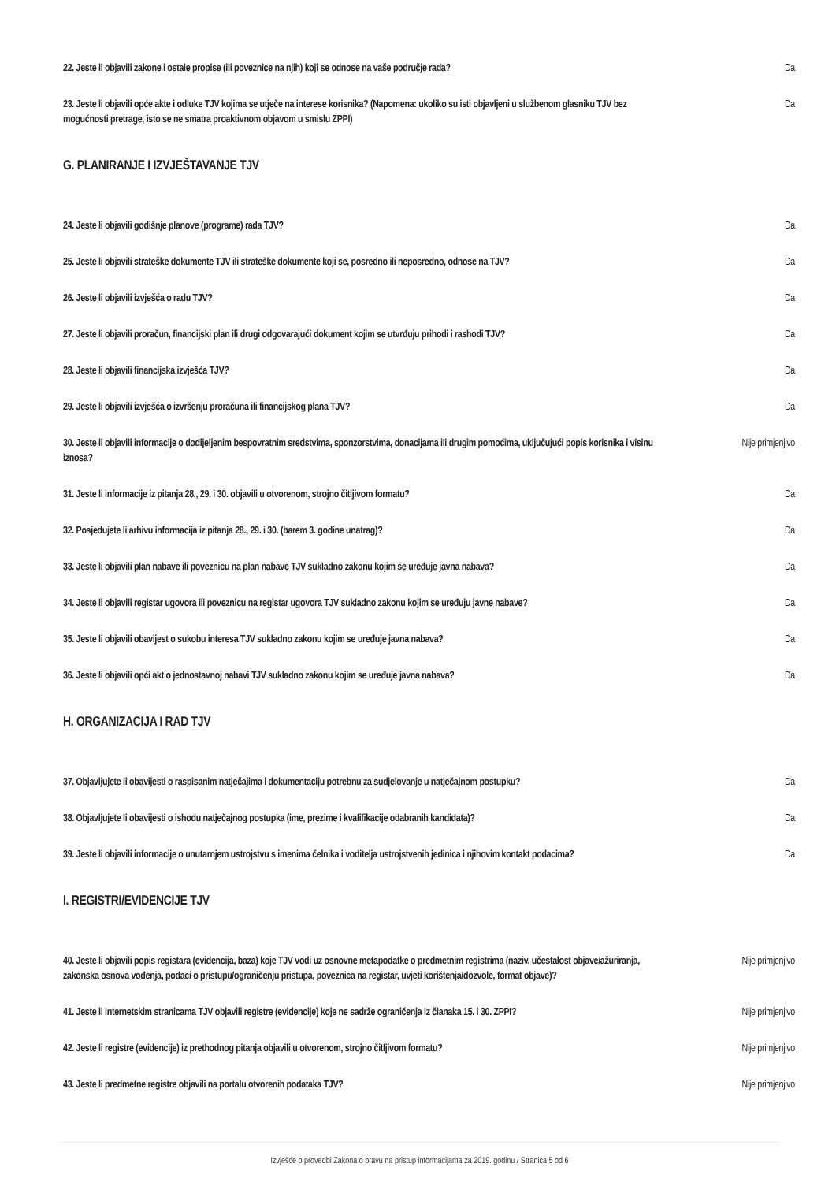22. Jeste li objavili zakone i ostale propise (ili poveznice na njih) koji se odnose na vaše područje rada?
Da
23. Jeste li objavili opće akte i odluke TJV kojima se utječe na interese korisnika? (Napomena: ukoliko su isti objavljeni u službenom glasniku TJV bez mogućnosti pretrage, isto se ne smatra proaktivnom objavom u smislu ZPPI)
Da
G. PLANIRANJE I IZVJEŠTAVANJE TJV
24. Jeste li objavili godišnje planove (programe) rada TJV? Da
25. Jeste li objavili strateške dokumente TJV ili strateške dokumente koji se, posredno ili neposredno, odnose na TJV?
Da
26. Jeste li objavili izvješća o radu TJV? Da
27. Jeste li objavili proračun, financijski plan ili drugi odgovarajući dokument kojim se utvrđuju prihodi i rashodi TJV?
Da
28. Jeste li objavili financijska izvješća TJV? Da
29. Jeste li objavili izvješća o izvršenju proračuna ili financijskog plana TJV? Da
30. Jeste li objavili informacije o dodijeljenim bespovratnim sredstvima, sponzorstvima, donacijama ili drugim pomoćima, uključujući popis korisnika i visinu iznosa?
Nije primjenjivo
31. Jeste li informacije iz pitanja 28., 29. i 30. objavili u otvorenom, strojno čitljivom formatu?
Da
32. Posjedujete li arhivu informacija iz pitanja 28., 29. i 30. (barem 3. godine unatrag)? Da
33. Jeste li objavili plan nabave ili poveznicu na plan nabave TJV sukladno zakonu kojim se uređuje javna nabava?
Da
34. Jeste li objavili registar ugovora ili poveznicu na registar ugovora TJV sukladno zakonu kojim se uređuju javne nabave?
Da
35. Jeste li objavili obavijest o sukobu interesa TJV sukladno zakonu kojim se uređuje javna nabava?
Da
36. Jeste li objavili opći akt o jednostavnoj nabavi TJV sukladno zakonu kojim se uređuje javna nabava?
Da
H. ORGANIZACIJA I RAD TJV
37. Objavljujete li obavijesti o raspisanim natječajima i dokumentaciju potrebnu za sudjelovanje u natječajnom postupku?
Da
38. Objavljujete li obavijesti o ishodu natječajnog postupka (ime, prezime i kvalifikacije odabranih kandidata)?
Da
39. Jeste li objavili informacije o unutarnjem ustrojstvu s imenima čelnika i voditelja ustrojstvenih jedinica i njihovim kontakt podacima?
Da
I. REGISTRI/EVIDENCIJE TJV
40. Jeste li objavili popis registara (evidencija, baza) koje TJV vodi uz osnovne metapodatke o predmetnim registrima (naziv, učestalost objave/ažuriranja, zakonska osnova vođenja, podaci o pristupu/ograničenju pristupa, poveznica na registar, uvjeti korištenja/dozvole, format objave)?
Nije primjenjivo
41. Jeste li internetskim stranicama TJV objavili registre (evidencije) koje ne sadrže ograničenja iz članaka 15. i 30. ZPPI?
Nije primjenjivo
42. Jeste li registre (evidencije) iz prethodnog pitanja objavili u otvorenom, strojno čitljivom formatu?
Nije primjenjivo
43. Jeste li predmetne registre objavili na portalu otvorenih podataka TJV? Nije primjenjivo
Izvješće o provedbi Zakona o pravu na pristup informacijama za 2019. godinu / Stranica 5 od 6